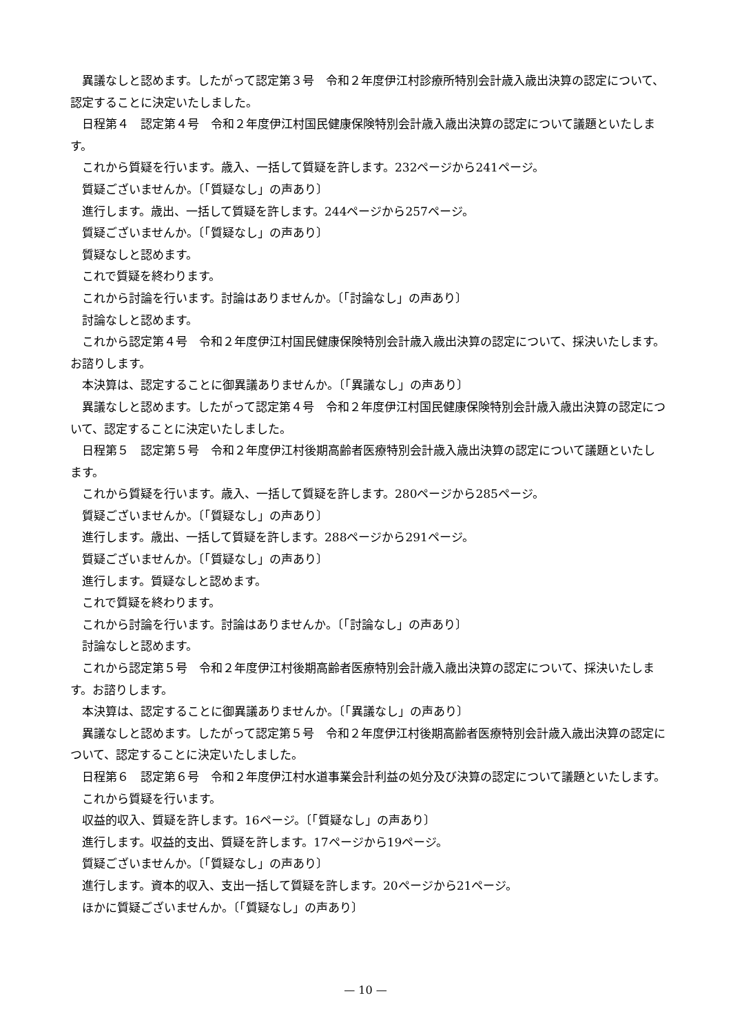異議なしと認めます。したがって認定第３号　令和２年度伊江村診療所特別会計歳入歳出決算の認定について、認定することに決定いたしました。
日程第４　認定第４号　令和２年度伊江村国民健康保険特別会計歳入歳出決算の認定について議題といたします。
これから質疑を行います。歳入、一括して質疑を許します。232ページから241ページ。
質疑ございませんか。〔「質疑なし」の声あり〕
進行します。歳出、一括して質疑を許します。244ページから257ページ。
質疑ございませんか。〔「質疑なし」の声あり〕
質疑なしと認めます。
これで質疑を終わります。
これから討論を行います。討論はありませんか。〔「討論なし」の声あり〕
討論なしと認めます。
これから認定第４号　令和２年度伊江村国民健康保険特別会計歳入歳出決算の認定について、採決いたします。お諮りします。
本決算は、認定することに御異議ありませんか。〔「異議なし」の声あり〕
異議なしと認めます。したがって認定第４号　令和２年度伊江村国民健康保険特別会計歳入歳出決算の認定について、認定することに決定いたしました。
日程第５　認定第５号　令和２年度伊江村後期高齢者医療特別会計歳入歳出決算の認定について議題といたします。
これから質疑を行います。歳入、一括して質疑を許します。280ページから285ページ。
質疑ございませんか。〔「質疑なし」の声あり〕
進行します。歳出、一括して質疑を許します。288ページから291ページ。
質疑ございませんか。〔「質疑なし」の声あり〕
進行します。質疑なしと認めます。
これで質疑を終わります。
これから討論を行います。討論はありませんか。〔「討論なし」の声あり〕
討論なしと認めます。
これから認定第５号　令和２年度伊江村後期高齢者医療特別会計歳入歳出決算の認定について、採決いたします。お諮りします。
本決算は、認定することに御異議ありませんか。〔「異議なし」の声あり〕
異議なしと認めます。したがって認定第５号　令和２年度伊江村後期高齢者医療特別会計歳入歳出決算の認定について、認定することに決定いたしました。
日程第６　認定第６号　令和２年度伊江村水道事業会計利益の処分及び決算の認定について議題といたします。
これから質疑を行います。
収益的収入、質疑を許します。16ページ。〔「質疑なし」の声あり〕
進行します。収益的支出、質疑を許します。17ページから19ページ。
質疑ございませんか。〔「質疑なし」の声あり〕
進行します。資本的収入、支出一括して質疑を許します。20ページから21ページ。
ほかに質疑ございませんか。〔「質疑なし」の声あり〕
— 10 —